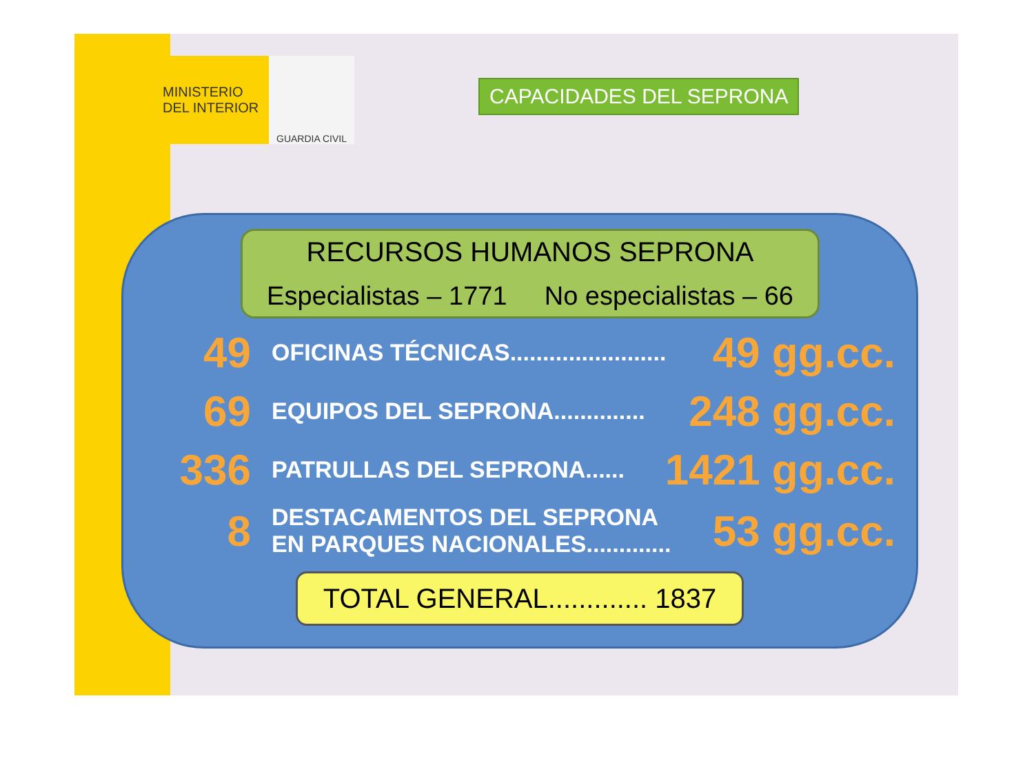MINISTERIO
DEL INTERIOR
GUARDIA CIVIL
CAPACIDADES DEL SEPRONA
RECURSOS HUMANOS SEPRONA
Especialistas – 1771 No especialistas – 66
49 OFICINAS TÉCNICAS........................ 49 gg.cc.
69 EQUIPOS DEL SEPRONA.............. 248 gg.cc.
336 PATRULLAS DEL SEPRONA...... 1421 gg.cc.
8 DESTACAMENTOS DEL SEPRONA
EN PARQUES NACIONALES............. 53 gg.cc.
TOTAL GENERAL............. 1837